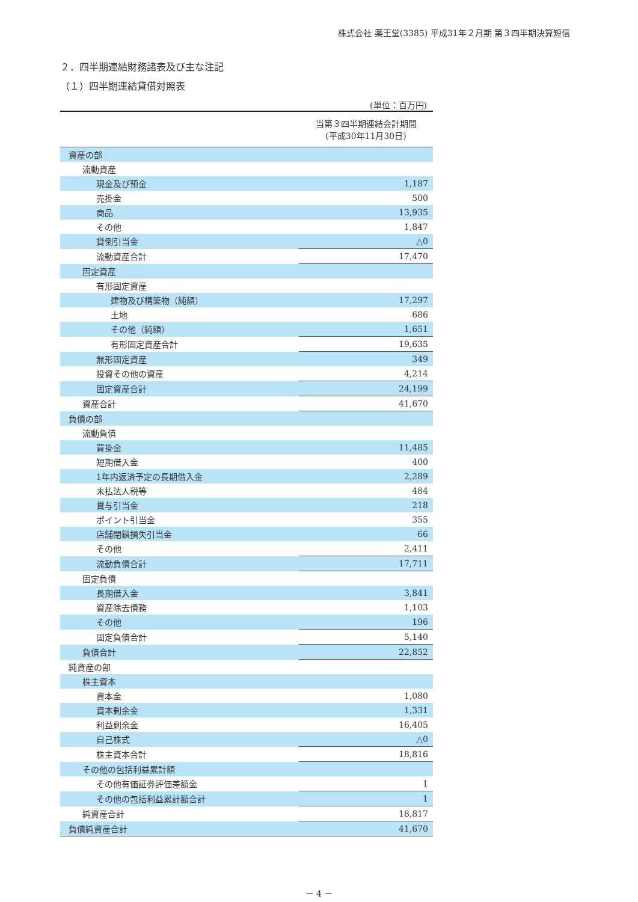株式会社 薬王堂(3385) 平成31年２月期 第３四半期決算短信
２．四半期連結財務諸表及び主な注記
（１）四半期連結貸借対照表
(単位：百万円)
| | 当第３四半期連結会計期間 (平成30年11月30日) |
| --- | --- |
| 資産の部 | |
| 流動資産 | |
| 現金及び預金 | 1,187 |
| 売掛金 | 500 |
| 商品 | 13,935 |
| その他 | 1,847 |
| 貸倒引当金 | △0 |
| 流動資産合計 | 17,470 |
| 固定資産 | |
| 有形固定資産 | |
| 建物及び構築物（純額） | 17,297 |
| 土地 | 686 |
| その他（純額） | 1,651 |
| 有形固定資産合計 | 19,635 |
| 無形固定資産 | 349 |
| 投資その他の資産 | 4,214 |
| 固定資産合計 | 24,199 |
| 資産合計 | 41,670 |
| 負債の部 | |
| 流動負債 | |
| 買掛金 | 11,485 |
| 短期借入金 | 400 |
| 1年内返済予定の長期借入金 | 2,289 |
| 未払法人税等 | 484 |
| 賞与引当金 | 218 |
| ポイント引当金 | 355 |
| 店舗閉鎖損失引当金 | 66 |
| その他 | 2,411 |
| 流動負債合計 | 17,711 |
| 固定負債 | |
| 長期借入金 | 3,841 |
| 資産除去債務 | 1,103 |
| その他 | 196 |
| 固定負債合計 | 5,140 |
| 負債合計 | 22,852 |
| 純資産の部 | |
| 株主資本 | |
| 資本金 | 1,080 |
| 資本剰余金 | 1,331 |
| 利益剰余金 | 16,405 |
| 自己株式 | △0 |
| 株主資本合計 | 18,816 |
| その他の包括利益累計額 | |
| その他有価証券評価差額金 | 1 |
| その他の包括利益累計額合計 | 1 |
| 純資産合計 | 18,817 |
| 負債純資産合計 | 41,670 |
－ 4 －